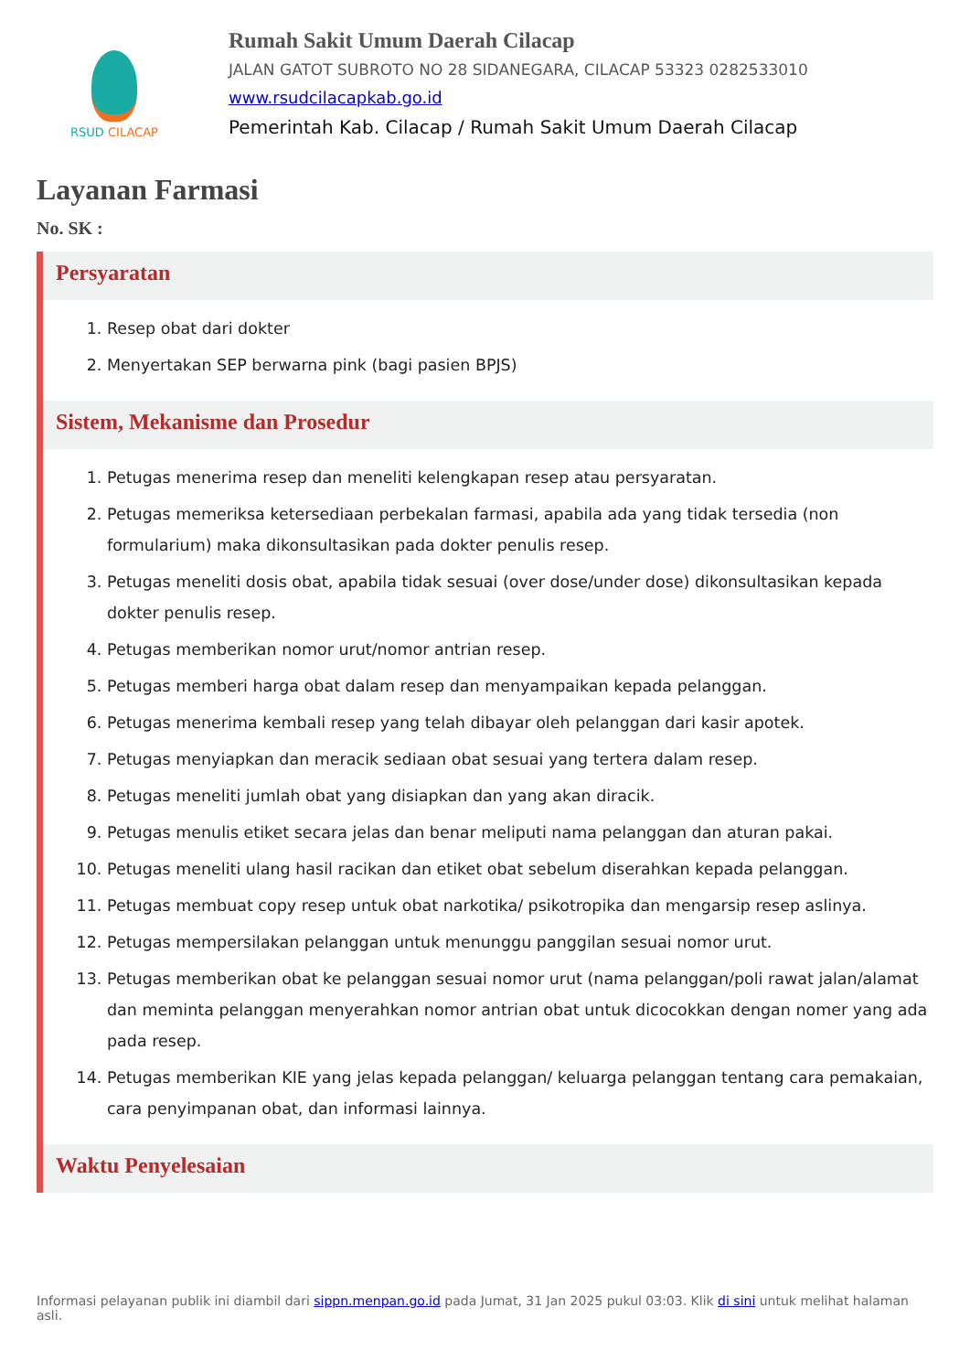RSUD CILACAP
Rumah Sakit Umum Daerah Cilacap
JALAN GATOT SUBROTO NO 28 SIDANEGARA, CILACAP 53323 0282533010
www.rsudcilacapkab.go.id
Pemerintah Kab. Cilacap / Rumah Sakit Umum Daerah Cilacap
Layanan Farmasi
No. SK :
Persyaratan
1. Resep obat dari dokter
2. Menyertakan SEP berwarna pink (bagi pasien BPJS)
Sistem, Mekanisme dan Prosedur
1. Petugas menerima resep dan meneliti kelengkapan resep atau persyaratan.
2. Petugas memeriksa ketersediaan perbekalan farmasi, apabila ada yang tidak tersedia (non formularium) maka dikonsultasikan pada dokter penulis resep.
3. Petugas meneliti dosis obat, apabila tidak sesuai (over dose/under dose) dikonsultasikan kepada dokter penulis resep.
4. Petugas memberikan nomor urut/nomor antrian resep.
5. Petugas memberi harga obat dalam resep dan menyampaikan kepada pelanggan.
6. Petugas menerima kembali resep yang telah dibayar oleh pelanggan dari kasir apotek.
7. Petugas menyiapkan dan meracik sediaan obat sesuai yang tertera dalam resep.
8. Petugas meneliti jumlah obat yang disiapkan dan yang akan diracik.
9. Petugas menulis etiket secara jelas dan benar meliputi nama pelanggan dan aturan pakai.
10. Petugas meneliti ulang hasil racikan dan etiket obat sebelum diserahkan kepada pelanggan.
11. Petugas membuat copy resep untuk obat narkotika/ psikotropika dan mengarsip resep aslinya.
12. Petugas mempersilakan pelanggan untuk menunggu panggilan sesuai nomor urut.
13. Petugas memberikan obat ke pelanggan sesuai nomor urut (nama pelanggan/poli rawat jalan/alamat dan meminta pelanggan menyerahkan nomor antrian obat untuk dicocokkan dengan nomer yang ada pada resep.
14. Petugas memberikan KIE yang jelas kepada pelanggan/ keluarga pelanggan tentang cara pemakaian, cara penyimpanan obat, dan informasi lainnya.
Waktu Penyelesaian
Informasi pelayanan publik ini diambil dari sippn.menpan.go.id pada Jumat, 31 Jan 2025 pukul 03:03. Klik di sini untuk melihat halaman asli.